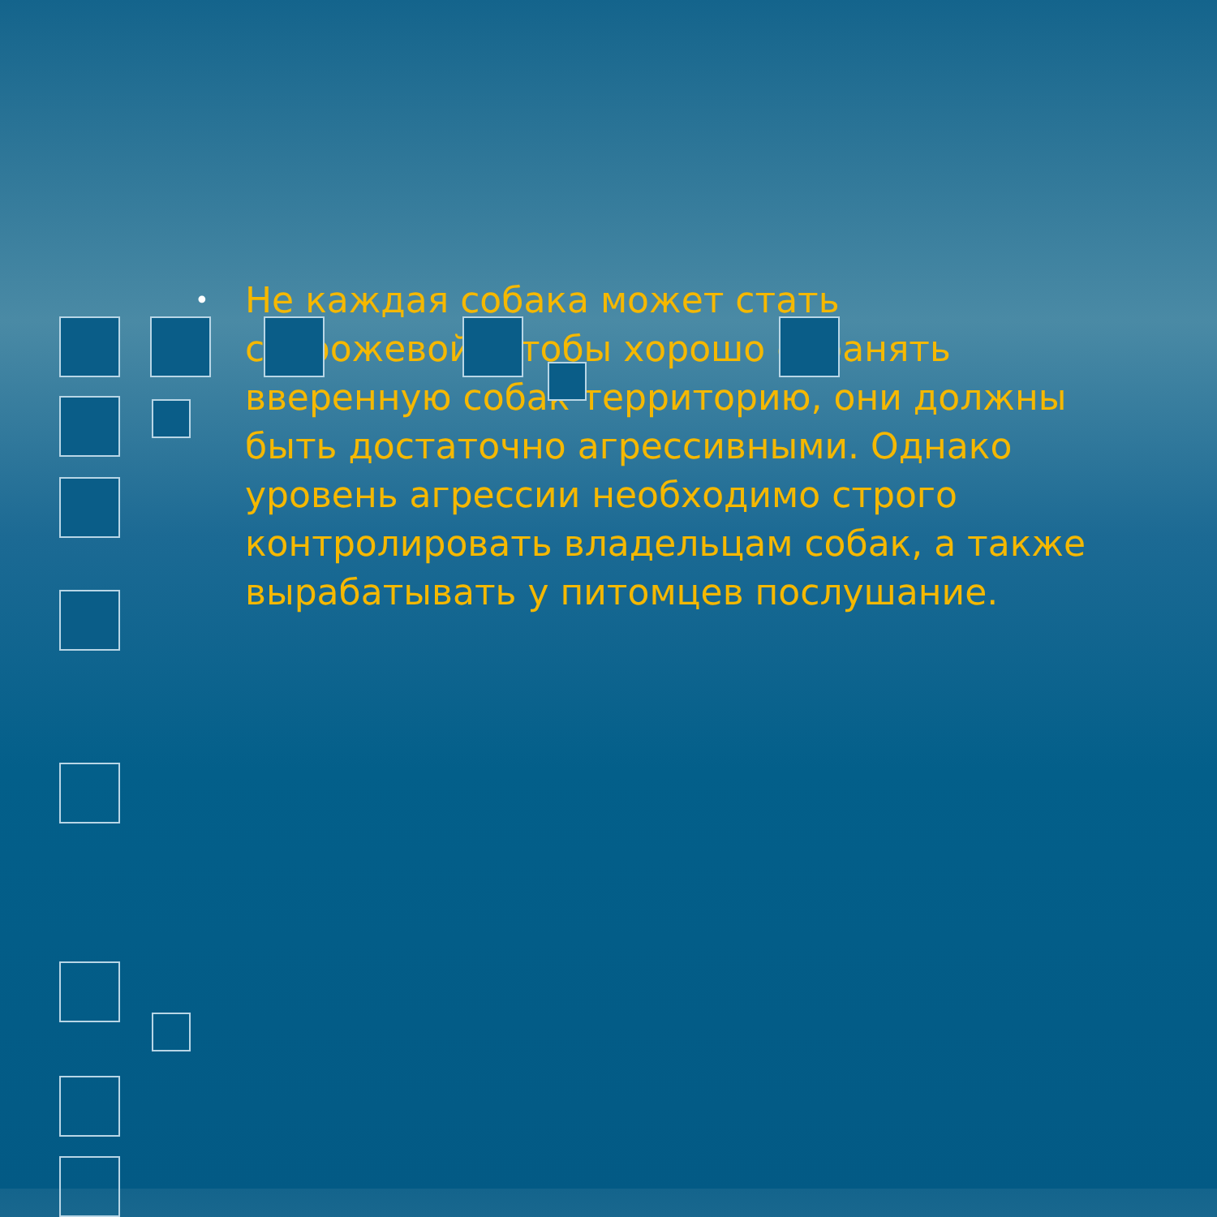•
Не каждая собака может стать сторожевой. Чтобы хорошо охранять вверенную собак территорию, они должны быть достаточно агрессивными. Однако уровень агрессии необходимо строго контролировать владельцам собак, а также вырабатывать у питомцев послушание.